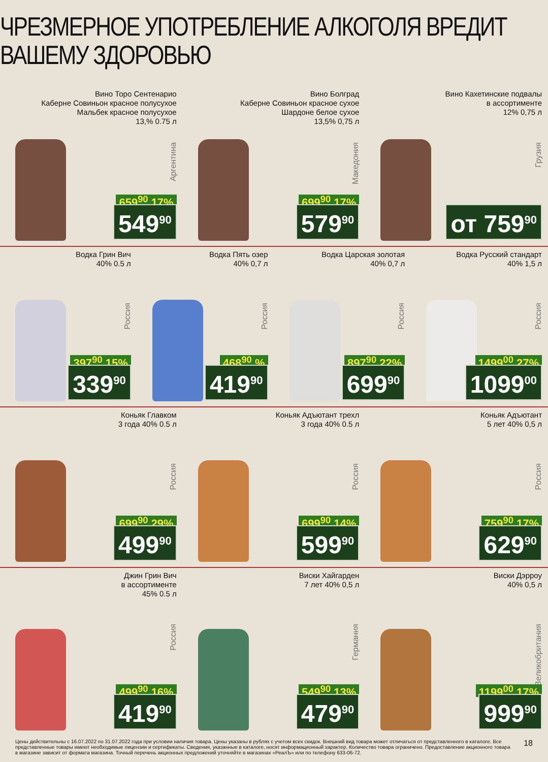ЧРЕЗМЕРНОЕ УПОТРЕБЛЕНИЕ АЛКОГОЛЯ ВРЕДИТ ВАШЕМУ ЗДОРОВЬЮ
Вино Торо Сентенарио
Каберне Совиньон красное полусухое
Мальбек красное полусухое
13,% 0.75 л
Аргентина
659<sup>90</sup> 17%
549<sup>90</sup>
Вино Болград
Каберне Совиньон красное сухое
Шардоне белое сухое
13,5% 0,75 л
Македония
699<sup>90</sup> 17%
579<sup>90</sup>
Вино Кахетинские подвалы
в ассортименте
12% 0,75 л
Грузия
от 759<sup>90</sup>
Водка Грин Вич
40% 0.5 л
Россия
397<sup>90</sup> 15%
339<sup>90</sup>
Водка Пять озер
40% 0,7 л
Россия
468<sup>90</sup> %
419<sup>90</sup>
Водка Царская золотая
40% 0,7 л
Россия
897<sup>90</sup> 22%
699<sup>90</sup>
Водка Русский стандарт
40% 1,5 л
Россия
1499<sup>00</sup> 27%
1099<sup>00</sup>
Коньяк Главком
3 года 40% 0.5 л
Россия
699<sup>90</sup> 29%
499<sup>90</sup>
Коньяк Адъютант трехл
3 года 40% 0.5 л
Россия
699<sup>90</sup> 14%
599<sup>90</sup>
Коньяк Адъютант
5 лет 40% 0,5 л
Россия
759<sup>90</sup> 17%
629<sup>90</sup>
Джин Грин Вич
в ассортименте
45% 0.5 л
Россия
499<sup>90</sup> 16%
419<sup>90</sup>
Виски Хайгарден
7 лет 40% 0,5 л
Германия
549<sup>90</sup> 13%
479<sup>90</sup>
Виски Дэрроу
40% 0,5 л
Великобритания
1199<sup>00</sup> 17%
999<sup>90</sup>
Цены действительны с 16.07.2022 по 31.07.2022 года при условии наличия товара. Цены указаны в рублях с учетом всех скидок. Внешний вид товара может отличаться от представленного в каталоге. Все представленные товары имеют необходимые лицензии и сертификаты. Сведения, указанные в каталоге, носят информационный характер. Количество товара ограничено. Предоставление акционного товара в магазине зависит от формата магазина. Точный перечень акционных предложений уточняйте в магазинах «РеалЪ» или по телефону 633-06-72.
18